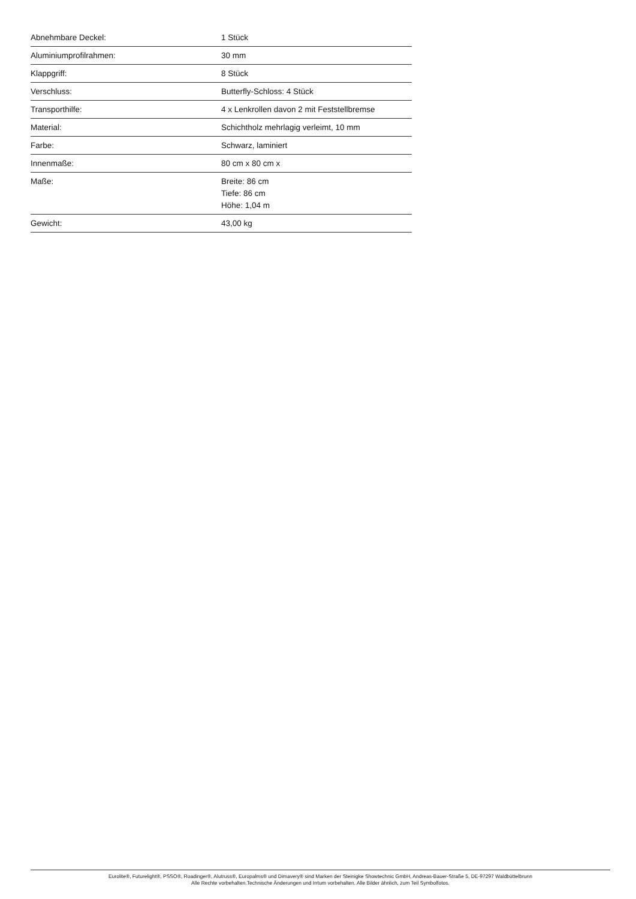| Abnehmbare Deckel: | 1 Stück |
| Aluminiumprofilrahmen: | 30 mm |
| Klappgriff: | 8 Stück |
| Verschluss: | Butterfly-Schloss: 4 Stück |
| Transporthilfe: | 4 x Lenkrollen davon 2 mit Feststellbremse |
| Material: | Schichtholz mehrlagig verleimt, 10 mm |
| Farbe: | Schwarz, laminiert |
| Innenmaße: | 80 cm x 80 cm x |
| Maße: | Breite: 86 cm Tiefe: 86 cm Höhe: 1,04 m |
| Gewicht: | 43,00 kg |
Eurolite®, Futurelight®, PSSO®, Roadinger®, Alutruss®, Europalms® und Dimavery® sind Marken der Steinigke Showtechnic GmbH, Andreas-Bauer-Straße 5, DE-97297 Waldbüttelbrunn
Alle Rechte vorbehalten.Technische Änderungen und Irrtum vorbehalten. Alle Bilder ähnlich, zum Teil Symbolfotos.